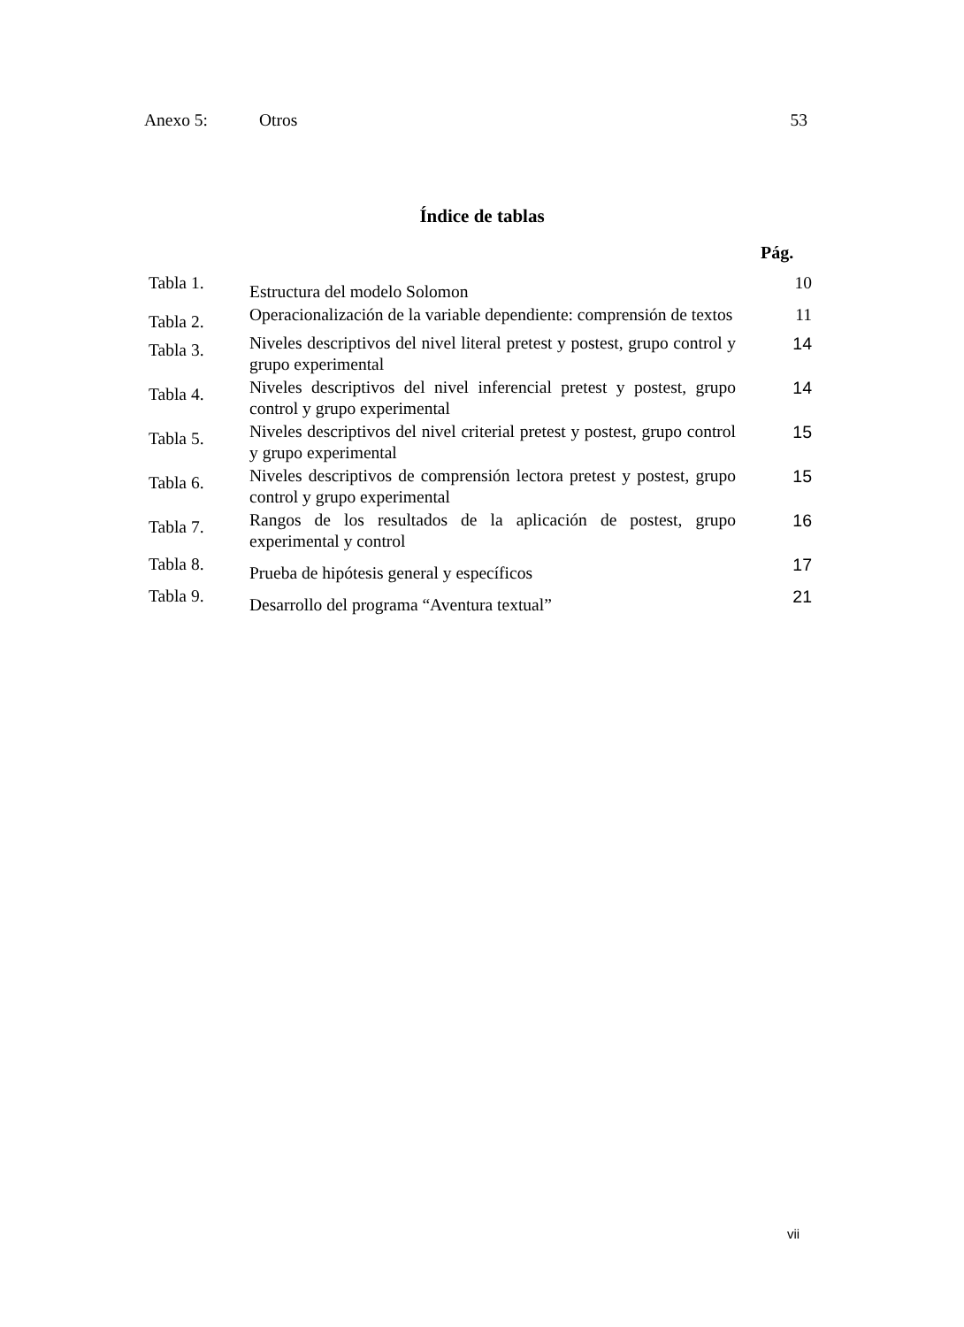Anexo 5: Otros 53
Índice de tablas
Pág.
| Tabla 1. | Estructura del modelo Solomon | 10 |
| Tabla 2. | Operacionalización de la variable dependiente: comprensión de textos | 11 |
| Tabla 3. | Niveles descriptivos del nivel literal pretest y postest, grupo control y grupo experimental | 14 |
| Tabla 4. | Niveles descriptivos del nivel inferencial pretest y postest, grupo control y grupo experimental | 14 |
| Tabla 5. | Niveles descriptivos del nivel criterial pretest y postest, grupo control y grupo experimental | 15 |
| Tabla 6. | Niveles descriptivos de comprensión lectora pretest y postest, grupo control y grupo experimental | 15 |
| Tabla 7. | Rangos de los resultados de la aplicación de postest, grupo experimental y control | 16 |
| Tabla 8. | Prueba de hipótesis general y específicos | 17 |
| Tabla 9. | Desarrollo del programa “Aventura textual” | 21 |
vii